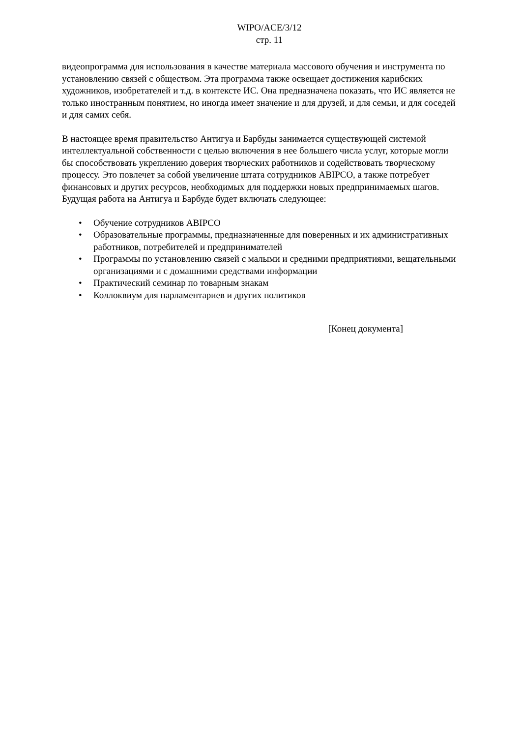WIPO/ACE/3/12
стр. 11
видеопрограмма для использования в качестве материала массового обучения и инструмента по установлению связей с обществом. Эта программа также освещает достижения карибских художников, изобретателей и т.д. в контексте ИС. Она предназначена показать, что ИС является не только иностранным понятием, но иногда имеет значение и для друзей, и для семьи, и для соседей и для самих себя.
В настоящее время правительство Антигуа и Барбуды занимается существующей системой интеллектуальной собственности с целью включения в нее большего числа услуг, которые могли бы способствовать укреплению доверия творческих работников и содействовать творческому процессу. Это повлечет за собой увеличение штата сотрудников ABIPCO, а также потребует финансовых и других ресурсов, необходимых для поддержки новых предпринимаемых шагов. Будущая работа на Антигуа и Барбуде будет включать следующее:
• Обучение сотрудников ABIPCO
• Образовательные программы, предназначенные для поверенных и их административных работников, потребителей и предпринимателей
• Программы по установлению связей с малыми и средними предприятиями, вещательными организациями и с домашними средствами информации
• Практический семинар по товарным знакам
• Коллоквиум для парламентариев и других политиков
[Конец документа]